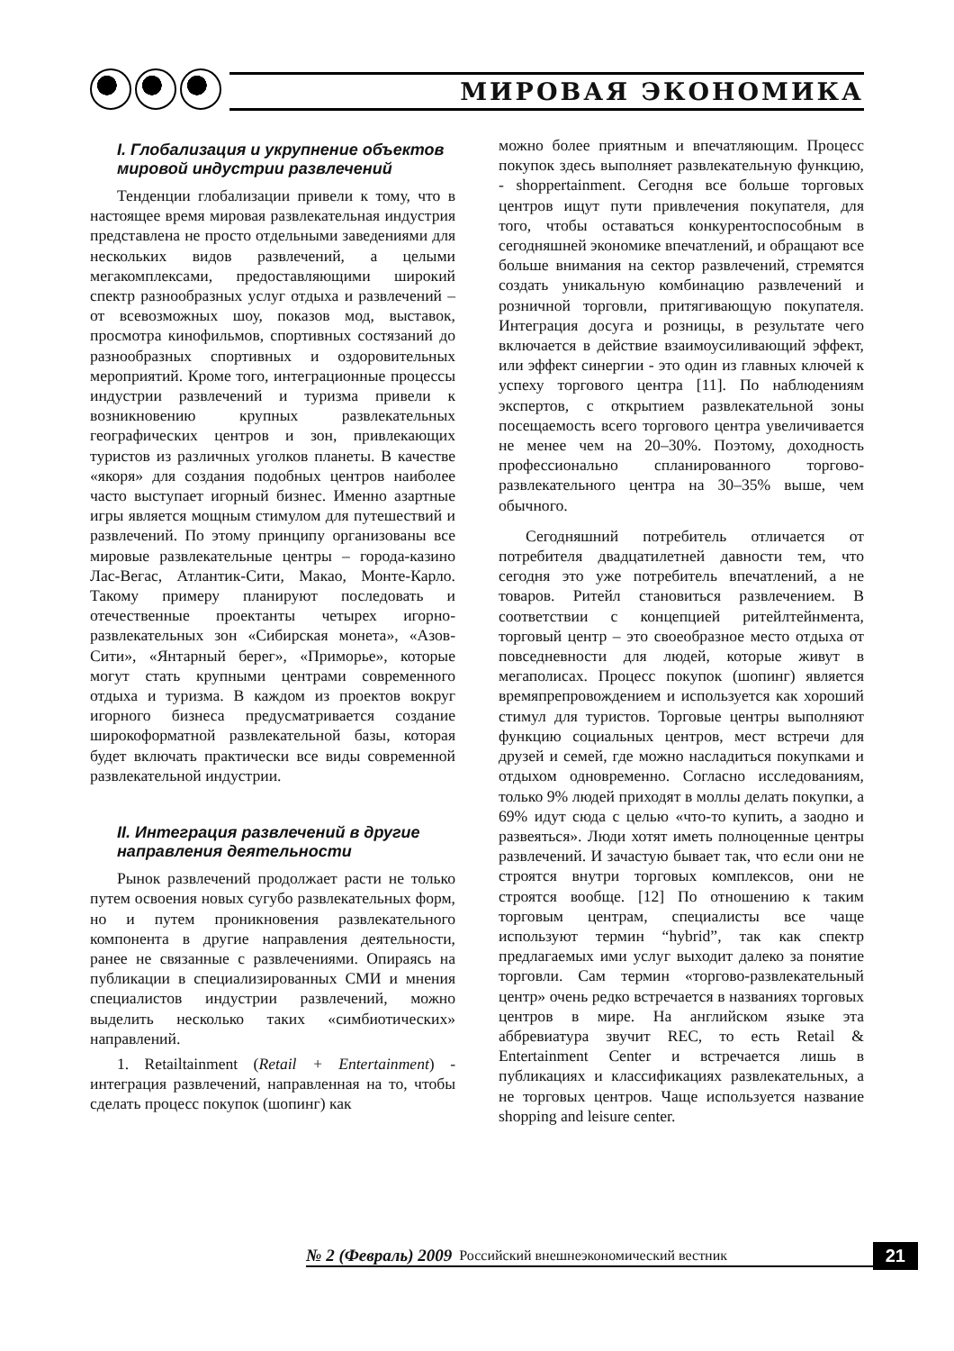МИРОВАЯ ЭКОНОМИКА
I. Глобализация и укрупнение объектов мировой индустрии развлечений
Тенденции глобализации привели к тому, что в настоящее время мировая развлекательная индустрия представлена не просто отдельными заведениями для нескольких видов развлечений, а целыми мегакомплексами, предоставляющими широкий спектр разнообразных услуг отдыха и развлечений – от всевозможных шоу, показов мод, выставок, просмотра кинофильмов, спортивных состязаний до разнообразных спортивных и оздоровительных мероприятий. Кроме того, интеграционные процессы индустрии развлечений и туризма привели к возникновению крупных развлекательных географических центров и зон, привлекающих туристов из различных уголков планеты. В качестве «якоря» для создания подобных центров наиболее часто выступает игорный бизнес. Именно азартные игры является мощным стимулом для путешествий и развлечений. По этому принципу организованы все мировые развлекательные центры – города-казино Лас-Вегас, Атлантик-Сити, Макао, Монте-Карло. Такому примеру планируют последовать и отечественные проектанты четырех игорно-развлекательных зон «Сибирская монета», «Азов-Сити», «Янтарный берег», «Приморье», которые могут стать крупными центрами современного отдыха и туризма. В каждом из проектов вокруг игорного бизнеса предусматривается создание широкоформатной развлекательной базы, которая будет включать практически все виды современной развлекательной индустрии.
II. Интеграция развлечений в другие направления деятельности
Рынок развлечений продолжает расти не только путем освоения новых сугубо развлекательных форм, но и путем проникновения развлекательного компонента в другие направления деятельности, ранее не связанные с развлечениями. Опираясь на публикации в специализированных СМИ и мнения специалистов индустрии развлечений, можно выделить несколько таких «симбиотических» направлений.
1. Retailtainment (Retail + Entertainment) - интеграция развлечений, направленная на то, чтобы сделать процесс покупок (шопинг) как
можно более приятным и впечатляющим. Процесс покупок здесь выполняет развлекательную функцию, - shoppertainment. Сегодня все больше торговых центров ищут пути привлечения покупателя, для того, чтобы оставаться конкурентоспособным в сегодняшней экономике впечатлений, и обращают все больше внимания на сектор развлечений, стремятся создать уникальную комбинацию развлечений и розничной торговли, притягивающую покупателя. Интеграция досуга и розницы, в результате чего включается в действие взаимоусиливающий эффект, или эффект синергии - это один из главных ключей к успеху торгового центра [11]. По наблюдениям экспертов, с открытием развлекательной зоны посещаемость всего торгового центра увеличивается не менее чем на 20–30%. Поэтому, доходность профессионально спланированного торгово-развлекательного центра на 30–35% выше, чем обычного.
Сегодняшний потребитель отличается от потребителя двадцатилетней давности тем, что сегодня это уже потребитель впечатлений, а не товаров. Ритейл становиться развлечением. В соответствии с концепцией ритейлтейнмента, торговый центр – это своеобразное место отдыха от повседневности для людей, которые живут в мегаполисах. Процесс покупок (шопинг) является времяпрепровождением и используется как хороший стимул для туристов. Торговые центры выполняют функцию социальных центров, мест встречи для друзей и семей, где можно насладиться покупками и отдыхом одновременно. Согласно исследованиям, только 9% людей приходят в моллы делать покупки, а 69% идут сюда с целью «что-то купить, а заодно и развеяться». Люди хотят иметь полноценные центры развлечений. И зачастую бывает так, что если они не строятся внутри торговых комплексов, они не строятся вообще. [12] По отношению к таким торговым центрам, специалисты все чаще используют термин “hybrid”, так как спектр предлагаемых ими услуг выходит далеко за понятие торговли. Сам термин «торгово-развлекательный центр» очень редко встречается в названиях торговых центров в мире. На английском языке эта аббревиатура звучит REC, то есть Retail & Entertainment Center и встречается лишь в публикациях и классификациях развлекательных, а не торговых центров. Чаще используется название shopping and leisure center.
№ 2 (Февраль) 2009 Российский внешнеэкономический вестник 21